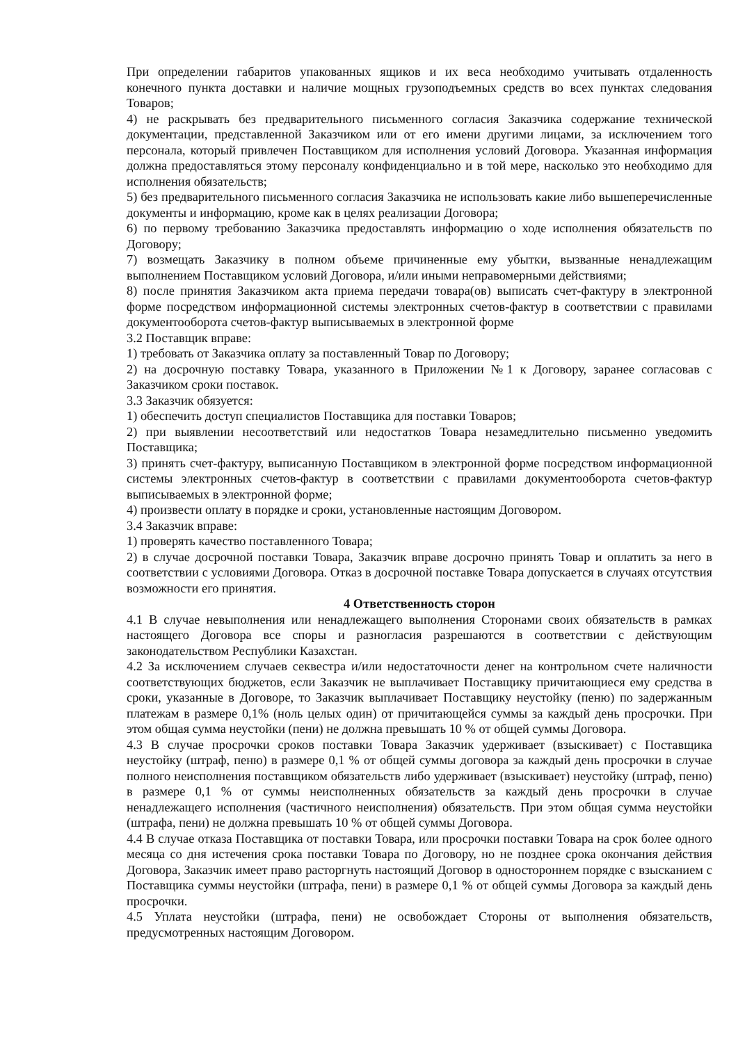При определении габаритов упакованных ящиков и их веса необходимо учитывать отдаленность конечного пункта доставки и наличие мощных грузоподъемных средств во всех пунктах следования Товаров;
4) не раскрывать без предварительного письменного согласия Заказчика содержание технической документации, представленной Заказчиком или от его имени другими лицами, за исключением того персонала, который привлечен Поставщиком для исполнения условий Договора. Указанная информация должна предоставляться этому персоналу конфиденциально и в той мере, насколько это необходимо для исполнения обязательств;
5) без предварительного письменного согласия Заказчика не использовать какие либо вышеперечисленные документы и информацию, кроме как в целях реализации Договора;
6) по первому требованию Заказчика предоставлять информацию о ходе исполнения обязательств по Договору;
7) возмещать Заказчику в полном объеме причиненные ему убытки, вызванные ненадлежащим выполнением Поставщиком условий Договора, и/или иными неправомерными действиями;
8) после принятия Заказчиком акта приема передачи товара(ов) выписать счет-фактуру в электронной форме посредством информационной системы электронных счетов-фактур в соответствии с правилами документооборота счетов-фактур выписываемых в электронной форме
3.2 Поставщик вправе:
1) требовать от Заказчика оплату за поставленный Товар по Договору;
2) на досрочную поставку Товара, указанного в Приложении №1 к Договору, заранее согласовав с Заказчиком сроки поставок.
3.3 Заказчик обязуется:
1) обеспечить доступ специалистов Поставщика для поставки Товаров;
2) при выявлении несоответствий или недостатков Товара незамедлительно письменно уведомить Поставщика;
3) принять счет-фактуру, выписанную Поставщиком в электронной форме посредством информационной системы электронных счетов-фактур в соответствии с правилами документооборота счетов-фактур выписываемых в электронной форме;
4) произвести оплату в порядке и сроки, установленные настоящим Договором.
3.4 Заказчик вправе:
1) проверять качество поставленного Товара;
2) в случае досрочной поставки Товара, Заказчик вправе досрочно принять Товар и оплатить за него в соответствии с условиями Договора. Отказ в досрочной поставке Товара допускается в случаях отсутствия возможности его принятия.
4 Ответственность сторон
4.1 В случае невыполнения или ненадлежащего выполнения Сторонами своих обязательств в рамках настоящего Договора все споры и разногласия разрешаются в соответствии с действующим законодательством Республики Казахстан.
4.2 За исключением случаев секвестра и/или недостаточности денег на контрольном счете наличности соответствующих бюджетов, если Заказчик не выплачивает Поставщику причитающиеся ему средства в сроки, указанные в Договоре, то Заказчик выплачивает Поставщику неустойку (пеню) по задержанным платежам в размере 0,1% (ноль целых один) от причитающейся суммы за каждый день просрочки. При этом общая сумма неустойки (пени) не должна превышать 10 % от общей суммы Договора.
4.3 В случае просрочки сроков поставки Товара Заказчик удерживает (взыскивает) с Поставщика неустойку (штраф, пеню) в размере 0,1 % от общей суммы договора за каждый день просрочки в случае полного неисполнения поставщиком обязательств либо удерживает (взыскивает) неустойку (штраф, пеню) в размере 0,1 % от суммы неисполненных обязательств за каждый день просрочки в случае ненадлежащего исполнения (частичного неисполнения) обязательств. При этом общая сумма неустойки (штрафа, пени) не должна превышать 10 % от общей суммы Договора.
4.4 В случае отказа Поставщика от поставки Товара, или просрочки поставки Товара на срок более одного месяца со дня истечения срока поставки Товара по Договору, но не позднее срока окончания действия Договора, Заказчик имеет право расторгнуть настоящий Договор в одностороннем порядке с взысканием с Поставщика суммы неустойки (штрафа, пени) в размере 0,1 % от общей суммы Договора за каждый день просрочки.
4.5 Уплата неустойки (штрафа, пени) не освобождает Стороны от выполнения обязательств, предусмотренных настоящим Договором.